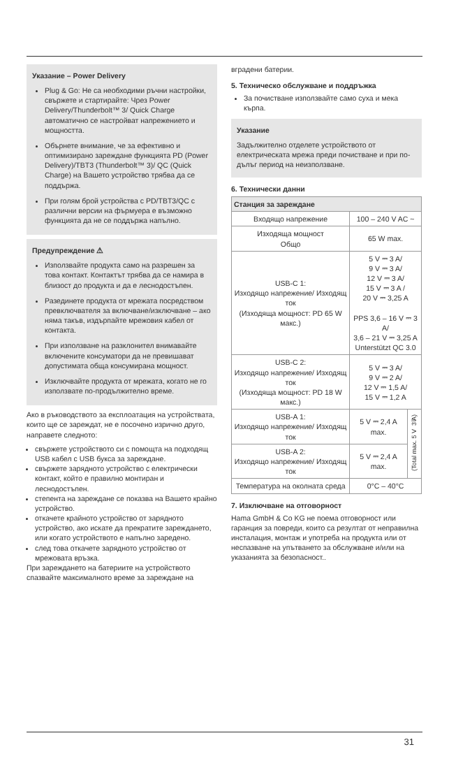Указание – Power Delivery
Plug & Go: Не са необходими ръчни настройки, свържете и стартирайте: Чрез Power Delivery/Thunderbolt™ 3/ Quick Charge автоматично се настройват напрежението и мощността.
Обърнете внимание, че за ефективно и оптимизирано зареждане функцията PD (Power Delivery)/TBT3 (Thunderbolt™ 3)/ QC (Quick Charge) на Вашето устройство трябва да се поддържа.
При голям брой устройства с PD/TBT3/QC с различни версии на фърмуера е възможно функцията да не се поддържа напълно.
Предупреждение ⚠
Използвайте продукта само на разрешен за това контакт. Контактът трябва да се намира в близост до продукта и да е леснодостъпен.
Разединете продукта от мрежата посредством превключвателя за включване/изключване – ако няма такъв, издърпайте мрежовия кабел от контакта.
При използване на разклонител внимавайте включените консуматори да не превишават допустимата обща консумирана мощност.
Изключвайте продукта от мрежата, когато не го използвате по-продължително време.
Ако в ръководството за експлоатация на устройствата, които ще се зареждат, не е посочено изрично друго, направете следното:
свържете устройството си с помощта на подходящ USB кабел с USB букса за зареждане.
свържете зарядното устройство с електрически контакт, който е правилно монтиран и леснодостъпен.
степента на зареждане се показва на Вашето крайно устройство.
откачете крайното устройство от зарядното устройство, ако искате да прекратите зареждането, или когато устройството е напълно заредено.
след това откачете зарядното устройство от мрежовата връзка.
При зареждането на батериите на устройството спазвайте максималното време за зареждане на
вградени батерии.
5. Техническо обслужване и поддръжка
За почистване използвайте само суха и мека кърпа.
Указание
Задължително отделете устройството от електрическата мрежа преди почистване и при по-дълъг период на неизползване.
6. Технически данни
| Станция за зареждане | | |
| --- | --- | --- |
| Входящо напрежение | 100 – 240 V AC ~ | |
| Изходяща мощност Общо | 65 W max. | |
| USB-C 1: Изходящо напрежение/ Изходящ ток (Изходяща мощност: PD 65 W макс.) | 5 V ⎓ 3 A/ 9 V ⎓ 3 A/ 12 V ⎓ 3 A/ 15 V ⎓ 3 A / 20 V ⎓ 3,25 A PPS 3,6 – 16 V ⎓ 3 A/ 3,6 – 21 V ⎓ 3,25 A Unterstützt QC 3.0 | |
| USB-C 2: Изходящо напрежение/ Изходящ ток (Изходяща мощност: PD 18 W макс.) | 5 V ⎓ 3 A/ 9 V ⎓ 2 A/ 12 V ⎓ 1,5 A/ 15 V ⎓ 1,2 A | |
| USB-A 1: Изходящо напрежение/ Изходящ ток | 5 V ⎓ 2,4 A max. | (Total max. 5 V ⎓ 3 A) |
| USB-A 2: Изходящо напрежение/ Изходящ ток | 5 V ⎓ 2,4 A max. | |
| Температура на околната среда | 0°C – 40°C | |
7. Изключване на отговорност
Hama GmbH & Co KG не поема отговорност или гаранция за повреди, които са резултат от неправилна инсталация, монтаж и употреба на продукта или от неспазване на упътването за обслужване и/или на указанията за безопасност..
31